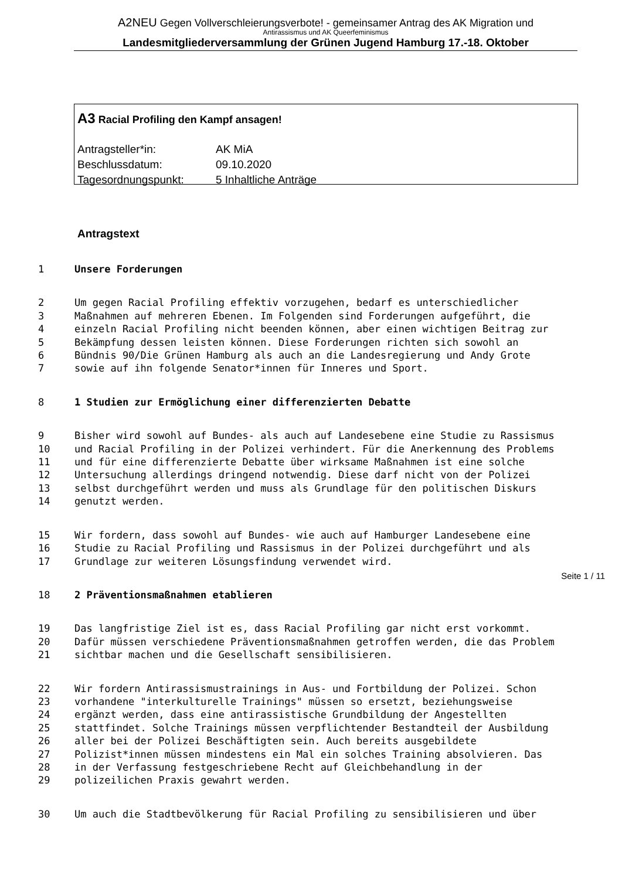A2NEU Gegen Vollverschleierungsverbote! - gemeinsamer Antrag des AK Migration und
Antirassismus und AK Queerfeminismus
Landesmitgliederversammlung der Grünen Jugend Hamburg 17.-18. Oktober
A3 Racial Profiling den Kampf ansagen!
| Antragsteller*in: | AK MiA |
| Beschlussdatum: | 09.10.2020 |
| Tagesordnungspunkt: | 5 Inhaltliche Anträge |
Antragstext
1 Unsere Forderungen
2 Um gegen Racial Profiling effektiv vorzugehen, bedarf es unterschiedlicher
3 Maßnahmen auf mehreren Ebenen. Im Folgenden sind Forderungen aufgeführt, die
4 einzeln Racial Profiling nicht beenden können, aber einen wichtigen Beitrag zur
5 Bekämpfung dessen leisten können. Diese Forderungen richten sich sowohl an
6 Bündnis 90/Die Grünen Hamburg als auch an die Landesregierung und Andy Grote
7 sowie auf ihn folgende Senator*innen für Inneres und Sport.
8 1 Studien zur Ermöglichung einer differenzierten Debatte
9 Bisher wird sowohl auf Bundes- als auch auf Landesebene eine Studie zu Rassismus
10 und Racial Profiling in der Polizei verhindert. Für die Anerkennung des Problems
11 und für eine differenzierte Debatte über wirksame Maßnahmen ist eine solche
12 Untersuchung allerdings dringend notwendig. Diese darf nicht von der Polizei
13 selbst durchgeführt werden und muss als Grundlage für den politischen Diskurs
14 genutzt werden.
15 Wir fordern, dass sowohl auf Bundes- wie auch auf Hamburger Landesebene eine
16 Studie zu Racial Profiling und Rassismus in der Polizei durchgeführt und als
17 Grundlage zur weiteren Lösungsfindung verwendet wird.
18 2 Präventionsmaßnahmen etablieren
19 Das langfristige Ziel ist es, dass Racial Profiling gar nicht erst vorkommt.
20 Dafür müssen verschiedene Präventionsmaßnahmen getroffen werden, die das Problem
21 sichtbar machen und die Gesellschaft sensibilisieren.
22 Wir fordern Antirassismustrainings in Aus- und Fortbildung der Polizei. Schon
23 vorhandene "interkulturelle Trainings" müssen so ersetzt, beziehungsweise
24 ergänzt werden, dass eine antirassistische Grundbildung der Angestellten
25 stattfindet. Solche Trainings müssen verpflichtender Bestandteil der Ausbildung
26 aller bei der Polizei Beschäftigten sein. Auch bereits ausgebildete
27 Polizist*innen müssen mindestens ein Mal ein solches Training absolvieren. Das
28 in der Verfassung festgeschriebene Recht auf Gleichbehandlung in der
29 polizeilichen Praxis gewahrt werden.
30 Um auch die Stadtbevölkerung für Racial Profiling zu sensibilisieren und über
Seite 1 / 11